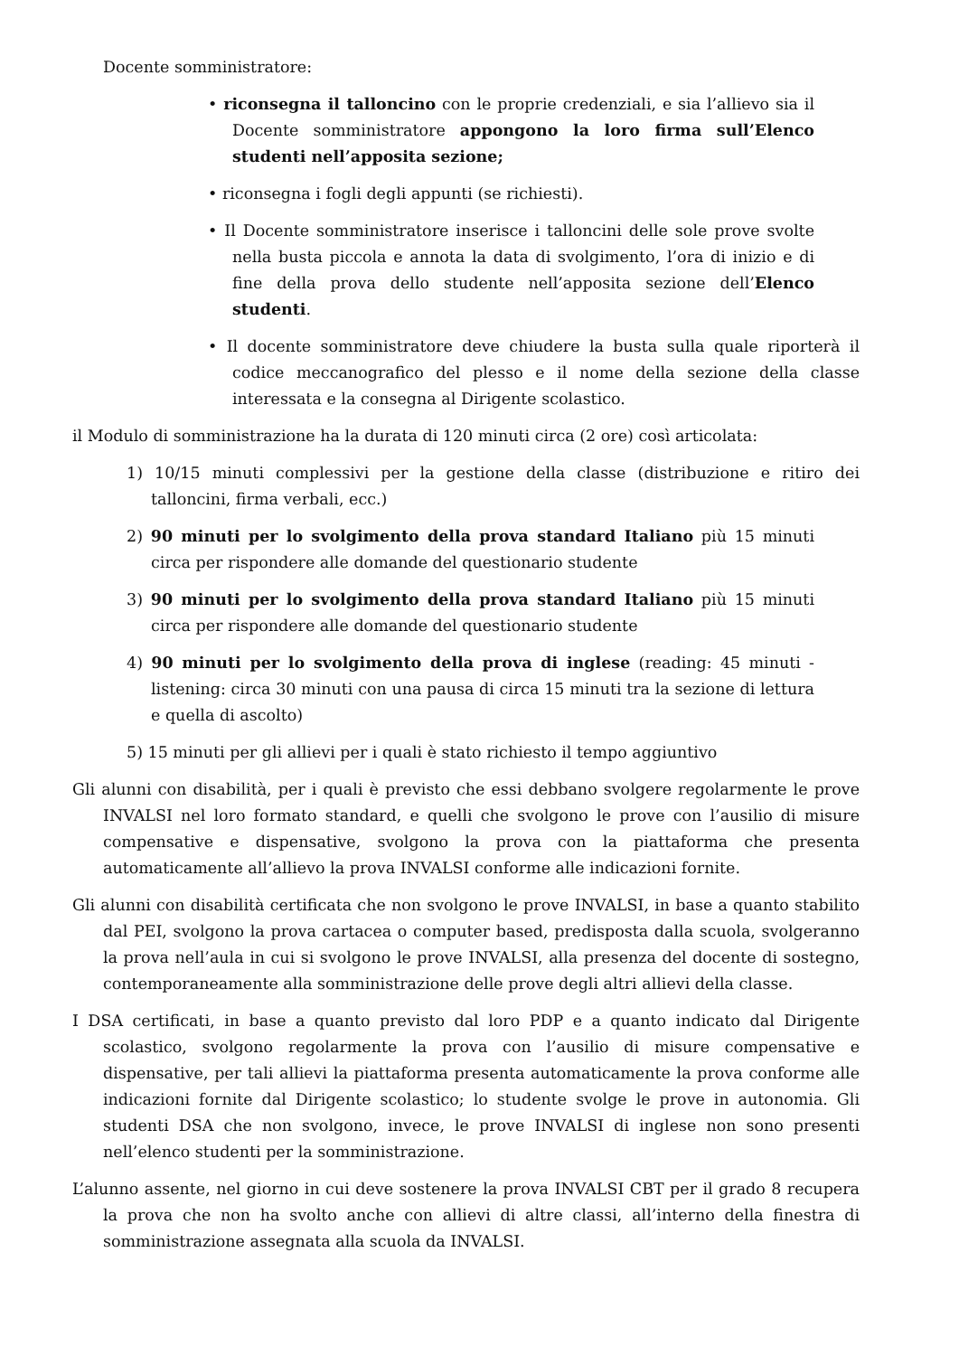Docente somministratore:
• riconsegna il talloncino con le proprie credenziali, e sia l’allievo sia il Docente somministratore appongono la loro firma sull’Elenco studenti nell’apposita sezione;
• riconsegna i fogli degli appunti (se richiesti).
• Il Docente somministratore inserisce i talloncini delle sole prove svolte nella busta piccola e annota la data di svolgimento, l’ora di inizio e di fine della prova dello studente nell’apposita sezione dell’Elenco studenti.
• Il docente somministratore deve chiudere la busta sulla quale riporterà il codice meccanografico del plesso e il nome della sezione della classe interessata e la consegna al Dirigente scolastico.
il Modulo di somministrazione ha la durata di 120 minuti circa (2 ore) così articolata:
1) 10/15 minuti complessivi per la gestione della classe (distribuzione e ritiro dei talloncini, firma verbali, ecc.)
2) 90 minuti per lo svolgimento della prova standard Italiano più 15 minuti circa per rispondere alle domande del questionario studente
3) 90 minuti per lo svolgimento della prova standard Italiano più 15 minuti circa per rispondere alle domande del questionario studente
4) 90 minuti per lo svolgimento della prova di inglese (reading: 45 minuti - listening: circa 30 minuti con una pausa di circa 15 minuti tra la sezione di lettura e quella di ascolto)
5) 15 minuti per gli allievi per i quali è stato richiesto il tempo aggiuntivo
Gli alunni con disabilità, per i quali è previsto che essi debbano svolgere regolarmente le prove INVALSI nel loro formato standard, e quelli che svolgono le prove con l’ausilio di misure compensative e dispensative, svolgono la prova con la piattaforma che presenta automaticamente all’allievo la prova INVALSI conforme alle indicazioni fornite.
Gli alunni con disabilità certificata che non svolgono le prove INVALSI, in base a quanto stabilito dal PEI, svolgono la prova cartacea o computer based, predisposta dalla scuola, svolgeranno la prova nell’aula in cui si svolgono le prove INVALSI, alla presenza del docente di sostegno, contemporaneamente alla somministrazione delle prove degli altri allievi della classe.
I DSA certificati, in base a quanto previsto dal loro PDP e a quanto indicato dal Dirigente scolastico, svolgono regolarmente la prova con l’ausilio di misure compensative e dispensative, per tali allievi la piattaforma presenta automaticamente la prova conforme alle indicazioni fornite dal Dirigente scolastico; lo studente svolge le prove in autonomia. Gli studenti DSA che non svolgono, invece, le prove INVALSI di inglese non sono presenti nell’elenco studenti per la somministrazione.
L’alunno assente, nel giorno in cui deve sostenere la prova INVALSI CBT per il grado 8 recupera la prova che non ha svolto anche con allievi di altre classi, all’interno della finestra di somministrazione assegnata alla scuola da INVALSI.